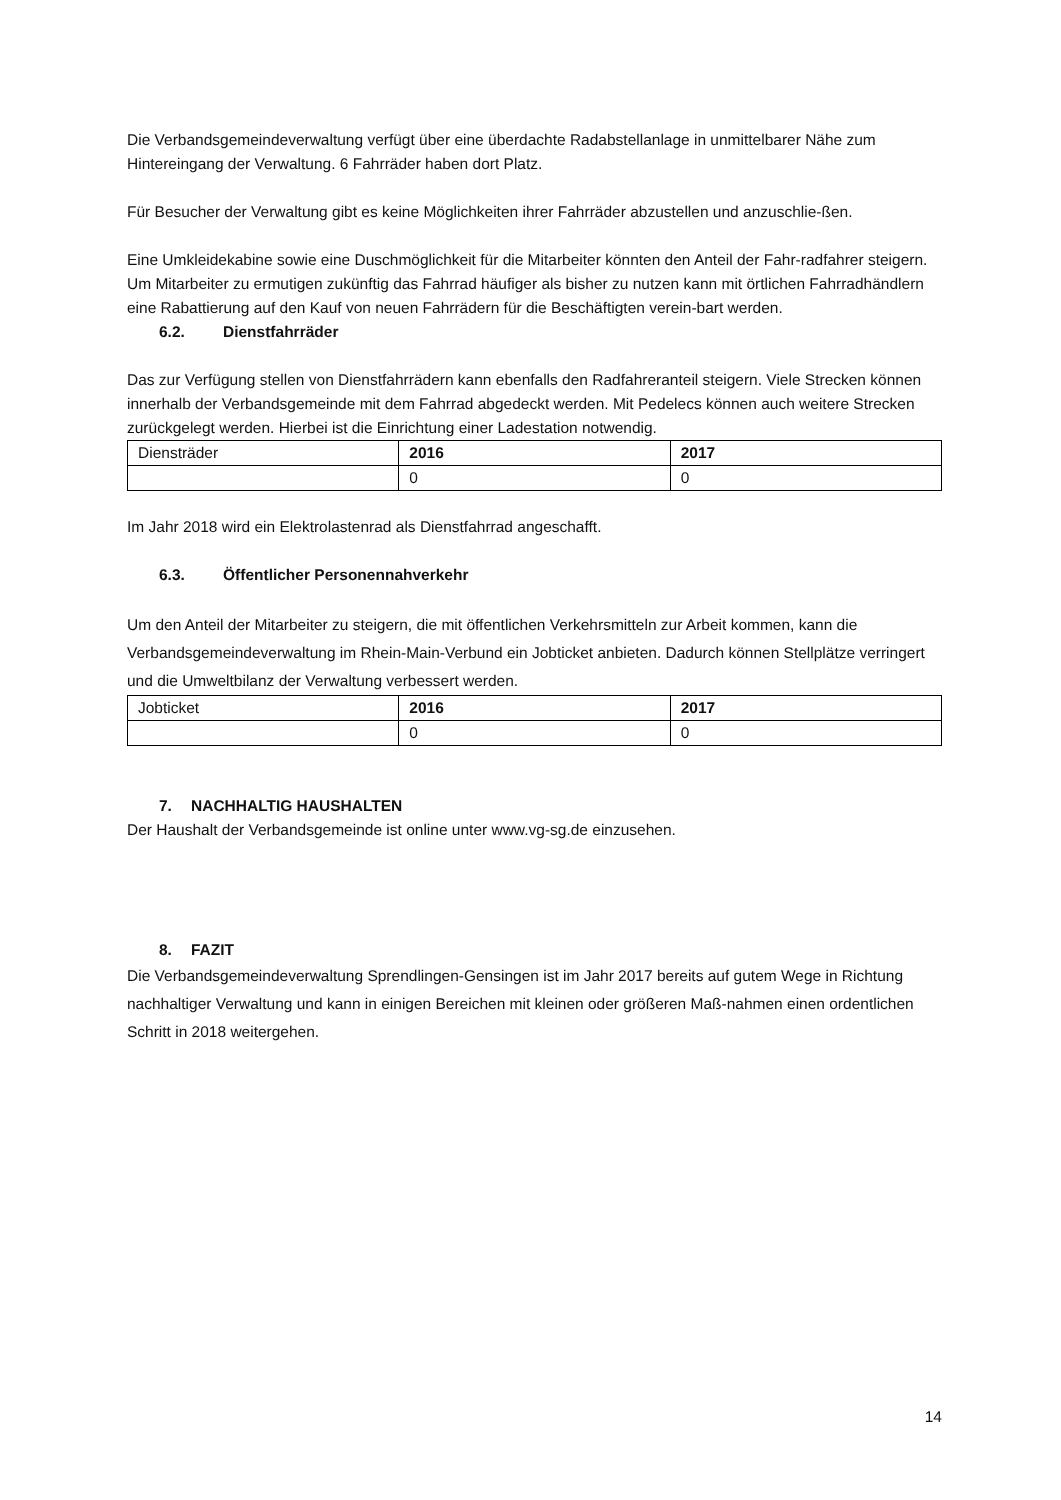Die Verbandsgemeindeverwaltung verfügt über eine überdachte Radabstellanlage in unmittelbarer Nähe zum Hintereingang der Verwaltung. 6 Fahrräder haben dort Platz.
Für Besucher der Verwaltung gibt es keine Möglichkeiten ihrer Fahrräder abzustellen und anzuschlie-ßen.
Eine Umkleidekabine sowie eine Duschmöglichkeit für die Mitarbeiter könnten den Anteil der Fahr-radfahrer steigern.
Um Mitarbeiter zu ermutigen zukünftig das Fahrrad häufiger als bisher zu nutzen kann mit örtlichen Fahrradhändlern eine Rabattierung auf den Kauf von neuen Fahrrädern für die Beschäftigten verein-bart werden.
6.2. Dienstfahrräder
Das zur Verfügung stellen von Dienstfahrrädern kann ebenfalls den Radfahreranteil steigern. Viele Strecken können innerhalb der Verbandsgemeinde mit dem Fahrrad abgedeckt werden. Mit Pedelecs können auch weitere Strecken zurückgelegt werden. Hierbei ist die Einrichtung einer Ladestation notwendig.
| Diensträder | 2016 | 2017 |
| --- | --- | --- |
| | 0 | 0 |
Im Jahr 2018 wird ein Elektrolastenrad als Dienstfahrrad angeschafft.
6.3. Öffentlicher Personennahverkehr
Um den Anteil der Mitarbeiter zu steigern, die mit öffentlichen Verkehrsmitteln zur Arbeit kommen, kann die Verbandsgemeindeverwaltung im Rhein-Main-Verbund ein Jobticket anbieten. Dadurch können Stellplätze verringert und die Umweltbilanz der Verwaltung verbessert werden.
| Jobticket | 2016 | 2017 |
| --- | --- | --- |
| | 0 | 0 |
7. NACHHALTIG HAUSHALTEN
Der Haushalt der Verbandsgemeinde ist online unter www.vg-sg.de einzusehen.
8. FAZIT
Die Verbandsgemeindeverwaltung Sprendlingen-Gensingen ist im Jahr 2017 bereits auf gutem Wege in Richtung nachhaltiger Verwaltung und kann in einigen Bereichen mit kleinen oder größeren Maß-nahmen einen ordentlichen Schritt in 2018 weitergehen.
14